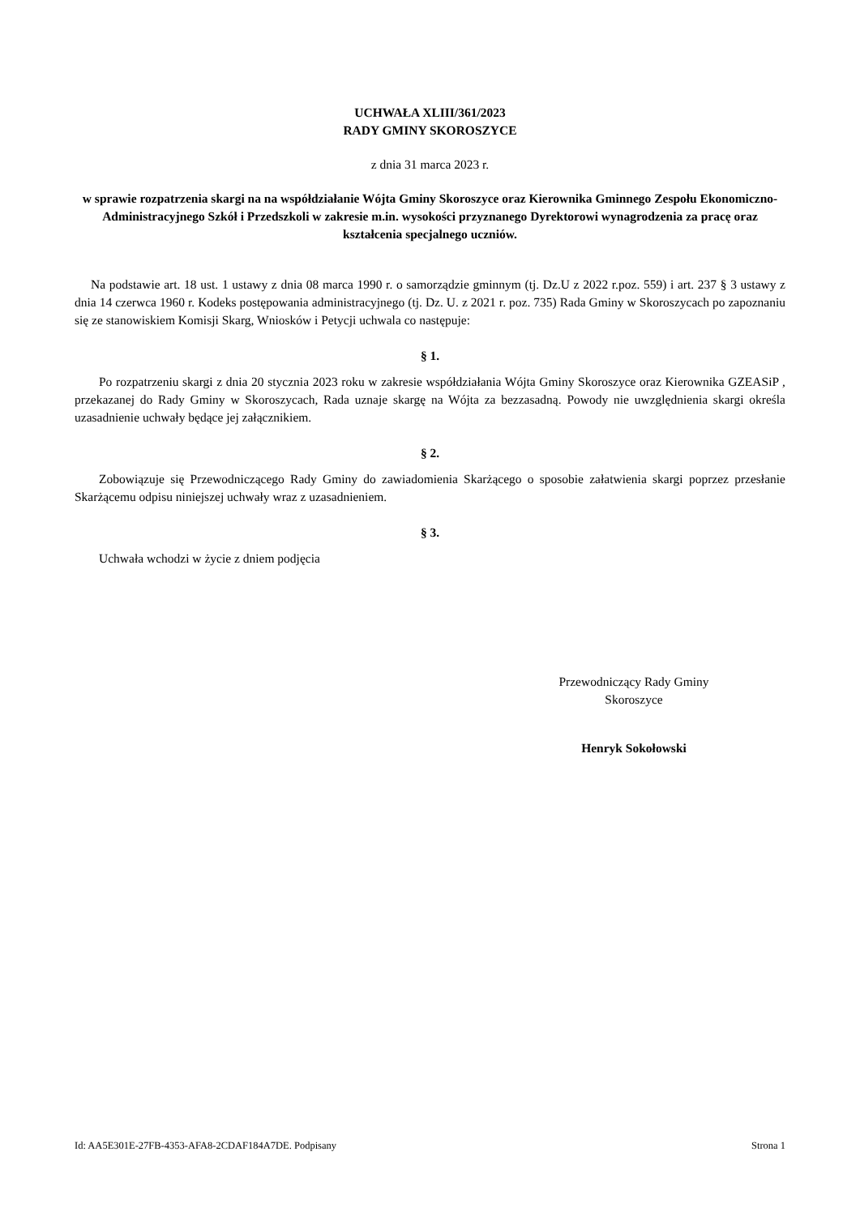UCHWAŁA XLIII/361/2023
RADY GMINY SKOROSZYCE
z dnia 31 marca 2023 r.
w sprawie rozpatrzenia skargi na na współdziałanie Wójta Gminy Skoroszyce oraz Kierownika Gminnego Zespołu Ekonomiczno-Administracyjnego Szkół i Przedszkoli w zakresie m.in. wysokości przyznanego Dyrektorowi wynagrodzenia za pracę oraz kształcenia specjalnego uczniów.
Na podstawie art. 18 ust. 1 ustawy z dnia 08 marca 1990 r. o samorządzie gminnym (tj. Dz.U z 2022 r.poz. 559) i art. 237 § 3 ustawy z dnia 14 czerwca 1960 r. Kodeks postępowania administracyjnego (tj. Dz. U. z 2021 r. poz. 735) Rada Gminy w Skoroszycach po zapoznaniu się ze stanowiskiem Komisji Skarg, Wniosków i Petycji uchwala co następuje:
§ 1.
Po rozpatrzeniu skargi z dnia 20 stycznia 2023 roku w zakresie współdziałania Wójta Gminy Skoroszyce oraz Kierownika GZEASiP , przekazanej do Rady Gminy w Skoroszycach, Rada uznaje skargę na Wójta za bezzasadną. Powody nie uwzględnienia skargi określa uzasadnienie uchwały będące jej załącznikiem.
§ 2.
Zobowiązuje się Przewodniczącego Rady Gminy do zawiadomienia Skarżącego o sposobie załatwienia skargi poprzez przesłanie Skarżącemu odpisu niniejszej uchwały wraz z uzasadnieniem.
§ 3.
Uchwała wchodzi w życie z dniem podjęcia
Przewodniczący Rady Gminy
Skoroszyce
Henryk Sokołowski
Id: AA5E301E-27FB-4353-AFA8-2CDAF184A7DE. Podpisany Strona 1